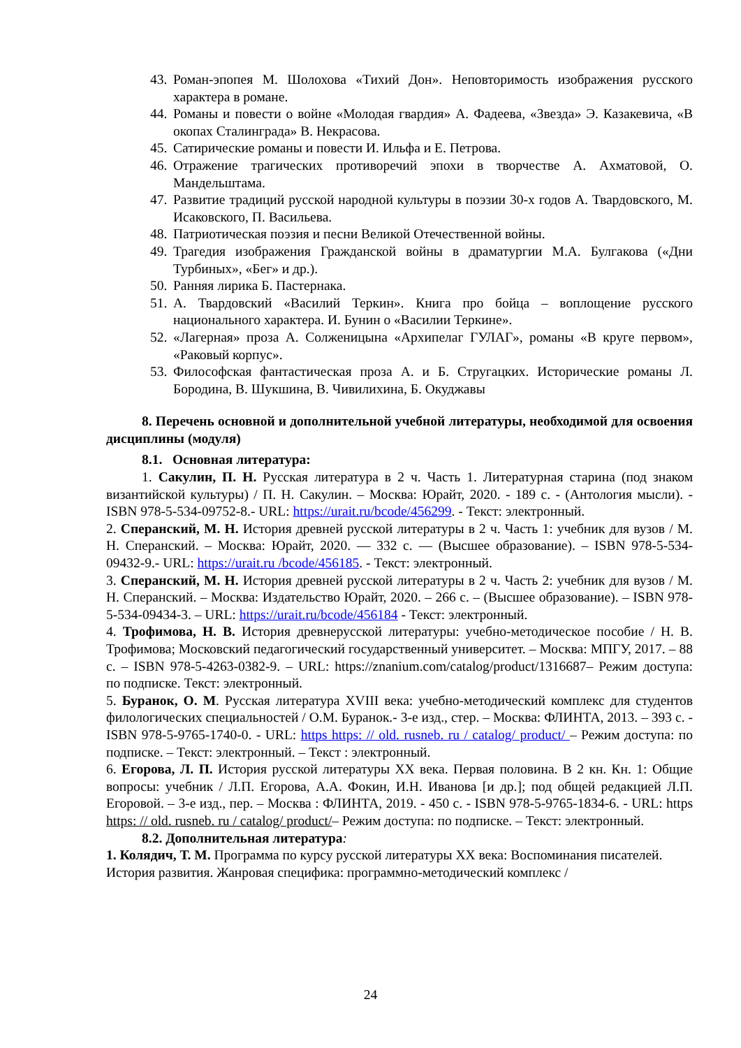43. Роман-эпопея М. Шолохова «Тихий Дон». Неповторимость изображения русского характера в романе.
44. Романы и повести о войне «Молодая гвардия» А. Фадеева, «Звезда» Э. Казакевича, «В окопах Сталинграда» В. Некрасова.
45. Сатирические романы и повести И. Ильфа и Е. Петрова.
46. Отражение трагических противоречий эпохи в творчестве А. Ахматовой, О. Мандельштама.
47. Развитие традиций русской народной культуры в поэзии 30-х годов А. Твардовского, М. Исаковского, П. Васильева.
48. Патриотическая поэзия и песни Великой Отечественной войны.
49. Трагедия изображения Гражданской войны в драматургии М.А. Булгакова («Дни Турбиных», «Бег» и др.).
50. Ранняя лирика Б. Пастернака.
51. А. Твардовский «Василий Теркин». Книга про бойца – воплощение русского национального характера. И. Бунин о «Василии Теркине».
52. «Лагерная» проза А. Солженицына «Архипелаг ГУЛАГ», романы «В круге первом», «Раковый корпус».
53. Философская фантастическая проза А. и Б. Стругацких. Исторические романы Л. Бородина, В. Шукшина, В. Чивилихина, Б. Окуджавы
8. Перечень основной и дополнительной учебной литературы, необходимой для освоения дисциплины (модуля)
8.1. Основная литература:
1. Сакулин, П. Н. Русская литература в 2 ч. Часть 1. Литературная старина (под знаком византийской культуры) / П. Н. Сакулин. – Москва: Юрайт, 2020. - 189 с. - (Антология мысли). - ISBN 978-5-534-09752-8.- URL: https://urait.ru/bcode/456299. - Текст: электронный.
2. Сперанский, М. Н. История древней русской литературы в 2 ч. Часть 1: учебник для вузов / М. Н. Сперанский. – Москва: Юрайт, 2020. — 332 с. — (Высшее образование). – ISBN 978-5-534-09432-9.- URL: https://urait.ru /bcode/456185. - Текст: электронный.
3. Сперанский, М. Н. История древней русской литературы в 2 ч. Часть 2: учебник для вузов / М. Н. Сперанский. – Москва: Издательство Юрайт, 2020. – 266 с. – (Высшее образование). – ISBN 978-5-534-09434-3. – URL: https://urait.ru/bcode/456184 - Текст: электронный.
4. Трофимова, Н. В. История древнерусской литературы: учебно-методическое пособие / Н. В. Трофимова; Московский педагогический государственный университет. – Москва: МПГУ, 2017. – 88 с. – ISBN 978-5-4263-0382-9. – URL: https://znanium.com/catalog/product/1316687– Режим доступа: по подписке. Текст: электронный.
5. Буранок, О. М. Русская литература XVIII века: учебно-методический комплекс для студентов филологических специальностей / О.М. Буранок.- 3-е изд., стер. – Москва: ФЛИНТА, 2013. – 393 с. - ISBN 978-5-9765-1740-0. - URL: https https: // old. rusneb. ru / catalog/ product/ – Режим доступа: по подписке. – Текст: электронный. – Текст : электронный.
6. Егорова, Л. П. История русской литературы XX века. Первая половина. В 2 кн. Кн. 1: Общие вопросы: учебник / Л.П. Егорова, А.А. Фокин, И.Н. Иванова [и др.]; под общей редакцией Л.П. Егоровой. – 3-е изд., пер. – Москва : ФЛИНТА, 2019. - 450 с. - ISBN 978-5-9765-1834-6. - URL: https https: // old. rusneb. ru / catalog/ product/– Режим доступа: по подписке. – Текст: электронный.
8.2. Дополнительная литература:
1. Колядич, Т. М. Программа по курсу русской литературы XX века: Воспоминания писателей. История развития. Жанровая специфика: программно-методический комплекс /
24